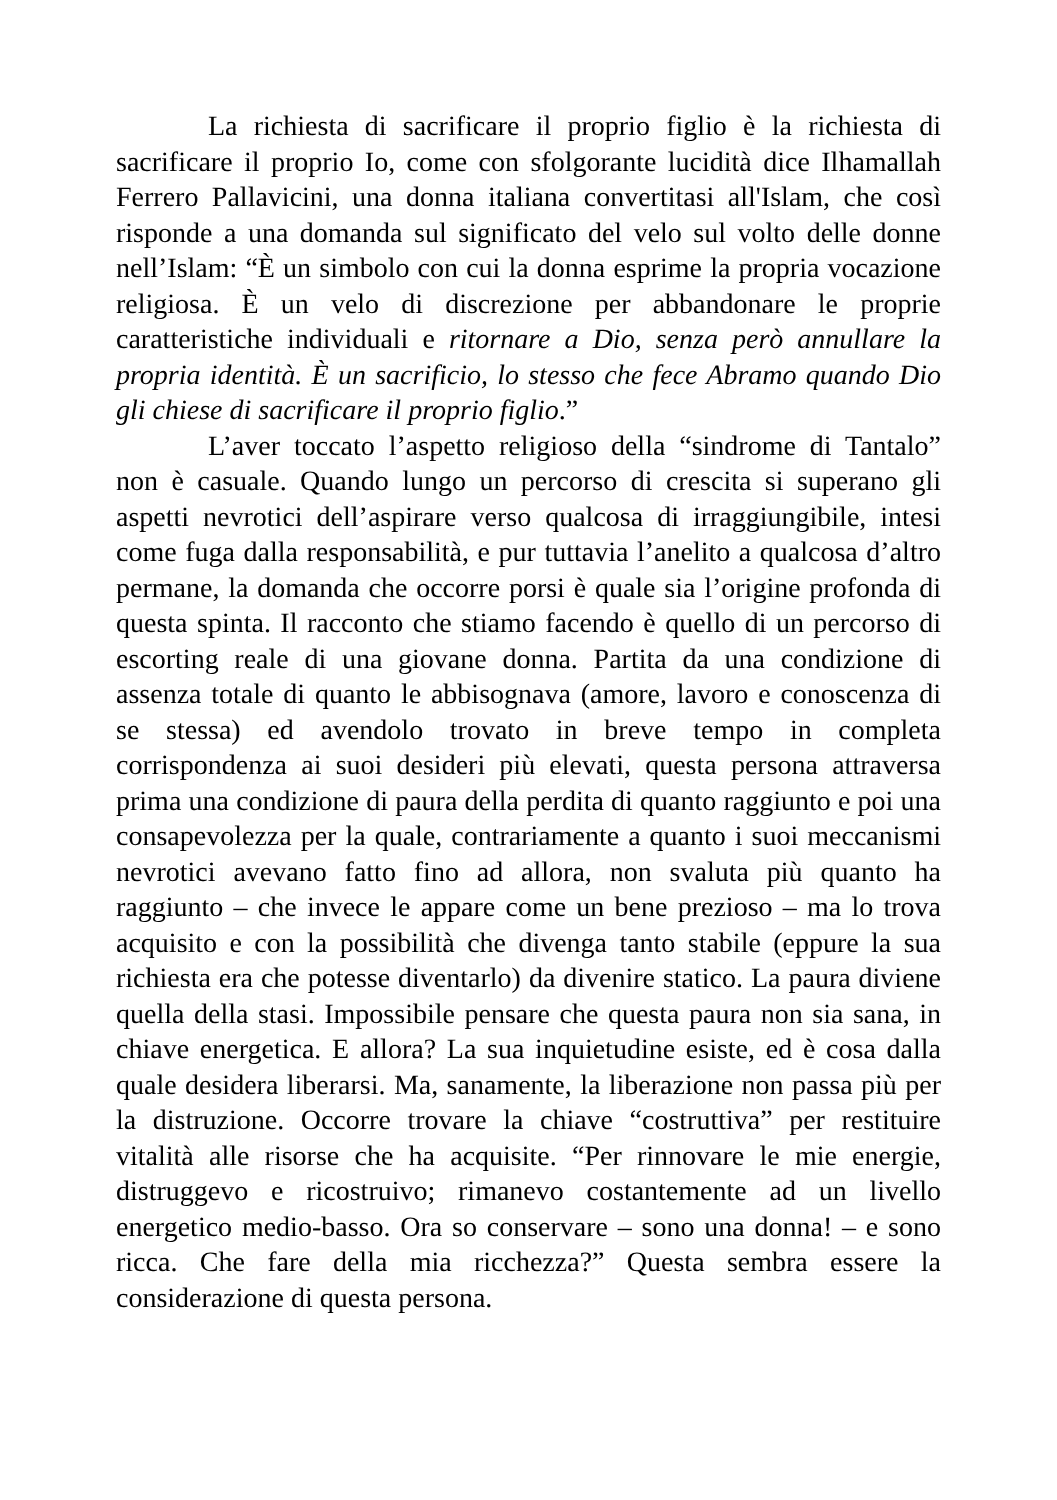La richiesta di sacrificare il proprio figlio è la richiesta di sacrificare il proprio Io, come con sfolgorante lucidità dice Ilhamallah Ferrero Pallavicini, una donna italiana convertitasi all'Islam, che così risponde a una domanda sul significato del velo sul volto delle donne nell’Islam: “È un simbolo con cui la donna esprime la propria vocazione religiosa. È un velo di discrezione per abbandonare le proprie caratteristiche individuali e ritornare a Dio, senza però annullare la propria identità. È un sacrificio, lo stesso che fece Abramo quando Dio gli chiese di sacrificare il proprio figlio.”
L’aver toccato l’aspetto religioso della “sindrome di Tantalo” non è casuale. Quando lungo un percorso di crescita si superano gli aspetti nevrotici dell’aspirare verso qualcosa di irraggiungibile, intesi come fuga dalla responsabilità, e pur tuttavia l’anelito a qualcosa d’altro permane, la domanda che occorre porsi è quale sia l’origine profonda di questa spinta. Il racconto che stiamo facendo è quello di un percorso di escorting reale di una giovane donna. Partita da una condizione di assenza totale di quanto le abbisognava (amore, lavoro e conoscenza di se stessa) ed avendolo trovato in breve tempo in completa corrispondenza ai suoi desideri più elevati, questa persona attraversa prima una condizione di paura della perdita di quanto raggiunto e poi una consapevolezza per la quale, contrariamente a quanto i suoi meccanismi nevrotici avevano fatto fino ad allora, non svaluta più quanto ha raggiunto – che invece le appare come un bene prezioso – ma lo trova acquisito e con la possibilità che divenga tanto stabile (eppure la sua richiesta era che potesse diventarlo) da divenire statico. La paura diviene quella della stasi. Impossibile pensare che questa paura non sia sana, in chiave energetica. E allora? La sua inquietudine esiste, ed è cosa dalla quale desidera liberarsi. Ma, sanamente, la liberazione non passa più per la distruzione. Occorre trovare la chiave “costruttiva” per restituire vitalità alle risorse che ha acquisite. “Per rinnovare le mie energie, distruggevo e ricostruivo; rimanevo costantemente ad un livello energetico medio-basso. Ora so conservare – sono una donna! – e sono ricca. Che fare della mia ricchezza?” Questa sembra essere la considerazione di questa persona.